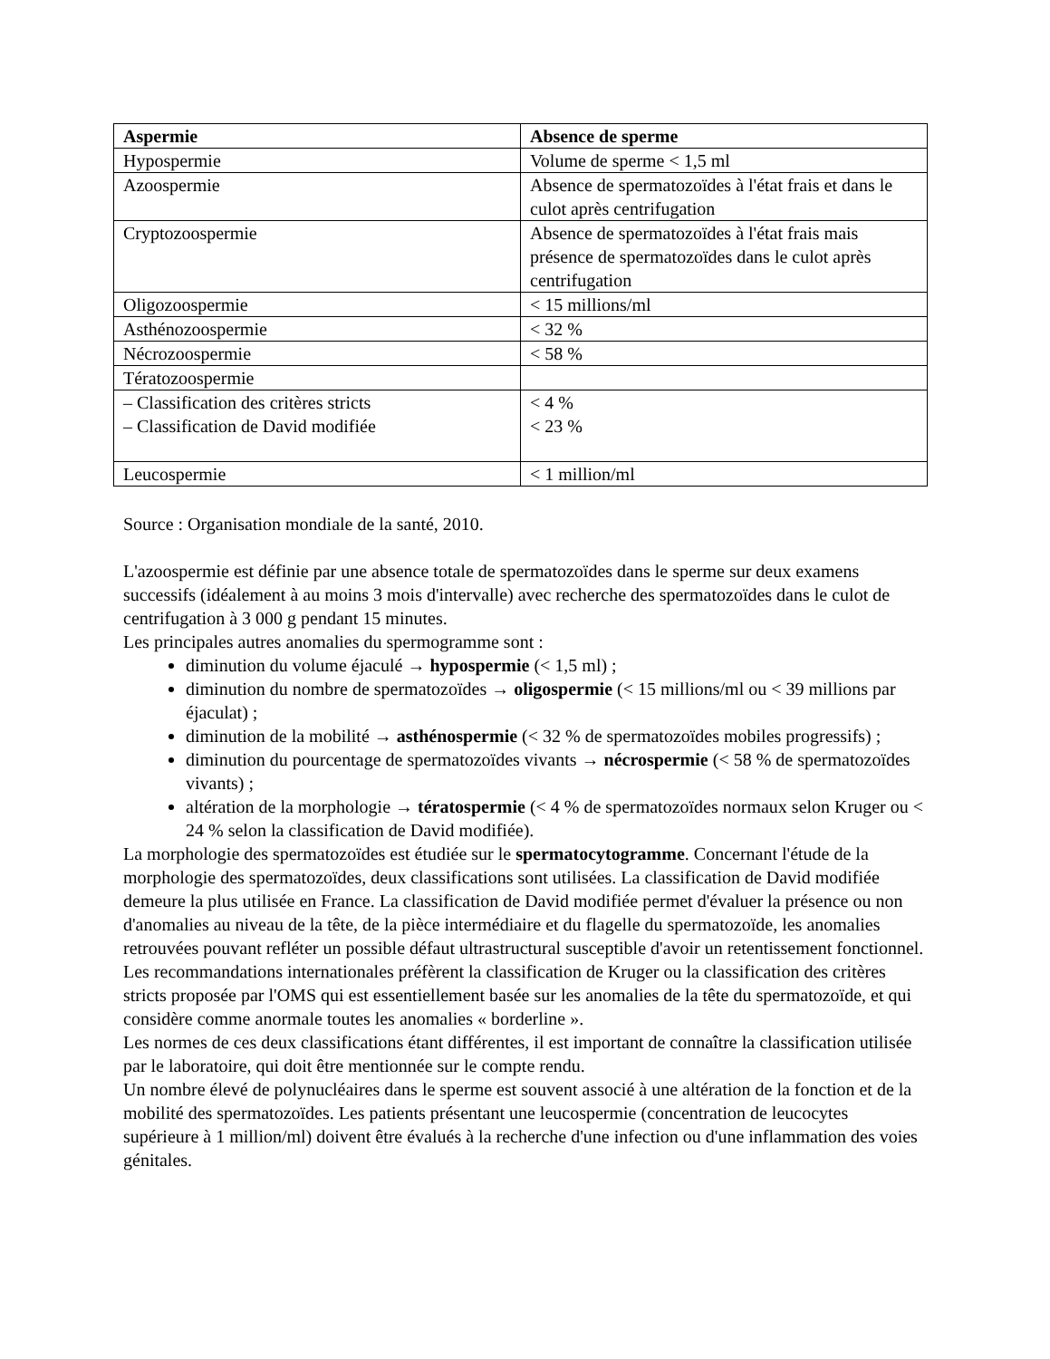| Aspermie | Absence de sperme |
| --- | --- |
| Hypospermie | Volume de sperme < 1,5 ml |
| Azoospermie | Absence de spermatozoïdes à l'état frais et dans le culot après centrifugation |
| Cryptozoospermie | Absence de spermatozoïdes à l'état frais mais présence de spermatozoïdes dans le culot après centrifugation |
| Oligozoospermie | < 15 millions/ml |
| Asthénozoospermie | < 32 % |
| Nécrozoospermie | < 58 % |
| Tératozoospermie | |
| – Classification des critères stricts – Classification de David modifiée | < 4 % < 23 % |
| Leucospermie | < 1 million/ml |
Source : Organisation mondiale de la santé, 2010.
L'azoospermie est définie par une absence totale de spermatozoïdes dans le sperme sur deux examens successifs (idéalement à au moins 3 mois d'intervalle) avec recherche des spermatozoïdes dans le culot de centrifugation à 3 000 g pendant 15 minutes.
Les principales autres anomalies du spermogramme sont :
diminution du volume éjaculé → hypospermie (< 1,5 ml) ;
diminution du nombre de spermatozoïdes → oligospermie (< 15 millions/ml ou < 39 millions par éjaculat) ;
diminution de la mobilité → asthénospermie (< 32 % de spermatozoïdes mobiles progressifs) ;
diminution du pourcentage de spermatozoïdes vivants → nécrospermie (< 58 % de spermatozoïdes vivants) ;
altération de la morphologie → tératospermie (< 4 % de spermatozoïdes normaux selon Kruger ou < 24 % selon la classification de David modifiée).
La morphologie des spermatozoïdes est étudiée sur le spermatocytogramme. Concernant l'étude de la morphologie des spermatozoïdes, deux classifications sont utilisées. La classification de David modifiée demeure la plus utilisée en France. La classification de David modifiée permet d'évaluer la présence ou non d'anomalies au niveau de la tête, de la pièce intermédiaire et du flagelle du spermatozoïde, les anomalies retrouvées pouvant refléter un possible défaut ultrastructural susceptible d'avoir un retentissement fonctionnel. Les recommandations internationales préfèrent la classification de Kruger ou la classification des critères stricts proposée par l'OMS qui est essentiellement basée sur les anomalies de la tête du spermatozoïde, et qui considère comme anormale toutes les anomalies « borderline ».
Les normes de ces deux classifications étant différentes, il est important de connaître la classification utilisée par le laboratoire, qui doit être mentionnée sur le compte rendu.
Un nombre élevé de polynucléaires dans le sperme est souvent associé à une altération de la fonction et de la mobilité des spermatozoïdes. Les patients présentant une leucospermie (concentration de leucocytes supérieure à 1 million/ml) doivent être évalués à la recherche d'une infection ou d'une inflammation des voies génitales.